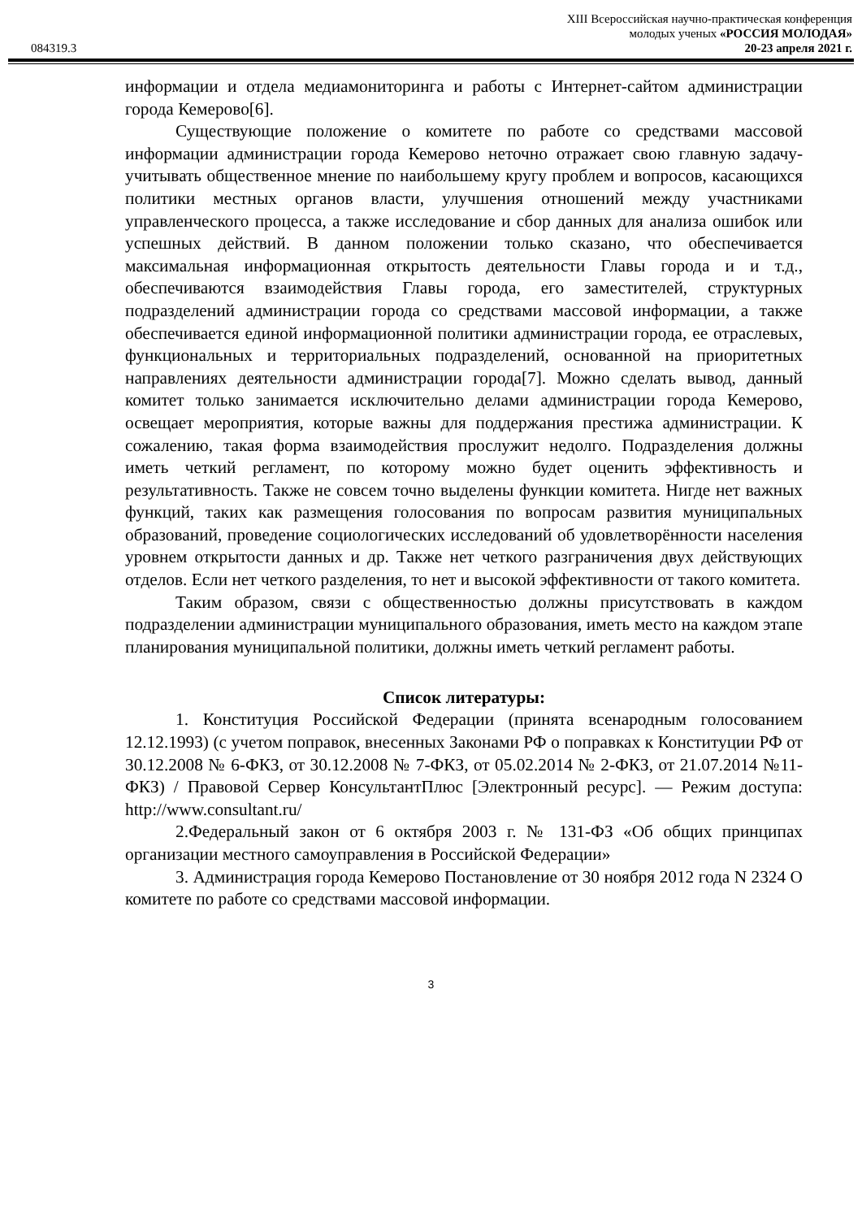084319.3
XIII Всероссийская научно-практическая конференция
молодых ученых «РОССИЯ МОЛОДАЯ»
20-23 апреля 2021 г.
информации и отдела медиамониторинга и работы с Интернет-сайтом администрации города Кемерово[6].
Существующие положение о комитете по работе со средствами массовой информации администрации города Кемерово неточно отражает свою главную задачу- учитывать общественное мнение по наибольшему кругу проблем и вопросов, касающихся политики местных органов власти, улучшения отношений между участниками управленческого процесса, а также исследование и сбор данных для анализа ошибок или успешных действий. В данном положении только сказано, что обеспечивается максимальная информационная открытость деятельности Главы города и и т.д., обеспечиваются взаимодействия Главы города, его заместителей, структурных подразделений администрации города со средствами массовой информации, а также обеспечивается единой информационной политики администрации города, ее отраслевых, функциональных и территориальных подразделений, основанной на приоритетных направлениях деятельности администрации города[7]. Можно сделать вывод, данный комитет только занимается исключительно делами администрации города Кемерово, освещает мероприятия, которые важны для поддержания престижа администрации. К сожалению, такая форма взаимодействия прослужит недолго. Подразделения должны иметь четкий регламент, по которому можно будет оценить эффективность и результативность. Также не совсем точно выделены функции комитета. Нигде нет важных функций, таких как размещения голосования по вопросам развития муниципальных образований, проведение социологических исследований об удовлетворённости населения уровнем открытости данных и др. Также нет четкого разграничения двух действующих отделов. Если нет четкого разделения, то нет и высокой эффективности от такого комитета.
Таким образом, связи с общественностью должны присутствовать в каждом подразделении администрации муниципального образования, иметь место на каждом этапе планирования муниципальной политики, должны иметь четкий регламент работы.
Список литературы:
1. Конституция Российской Федерации (принята всенародным голосованием 12.12.1993) (с учетом поправок, внесенных Законами РФ о поправках к Конституции РФ от 30.12.2008 № 6-ФКЗ, от 30.12.2008 № 7-ФКЗ, от 05.02.2014 № 2-ФКЗ, от 21.07.2014 №11-ФКЗ) / Правовой Сервер КонсультантПлюс [Электронный ресурс]. — Режим доступа: http://www.consultant.ru/
2.Федеральный закон от 6 октября 2003 г. № 131-ФЗ «Об общих принципах организации местного самоуправления в Российской Федерации»
3. Администрация города Кемерово Постановление от 30 ноября 2012 года N 2324 О комитете по работе со средствами массовой информации.
3